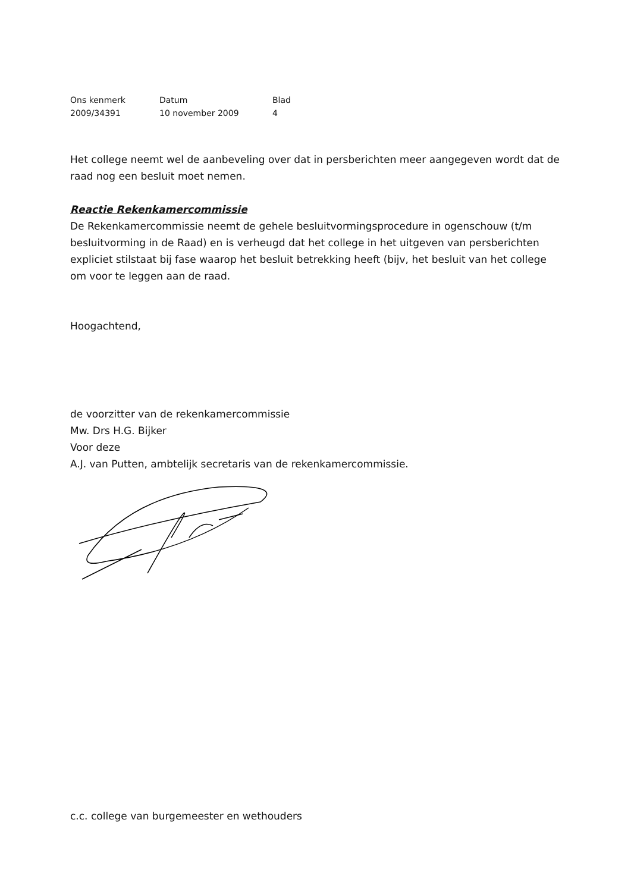| Ons kenmerk | Datum | Blad |
| --- | --- | --- |
| 2009/34391 | 10 november 2009 | 4 |
Het college neemt wel de aanbeveling over dat in persberichten meer aangegeven wordt dat de raad nog een besluit moet nemen.
Reactie Rekenkamercommissie
De Rekenkamercommissie neemt de gehele besluitvormingsprocedure in ogenschouw (t/m besluitvorming in de Raad) en is verheugd dat het college in het uitgeven van persberichten expliciet stilstaat bij fase waarop het besluit betrekking heeft (bijv, het besluit van het college om voor te leggen aan de raad.
Hoogachtend,
de voorzitter van de rekenkamercommissie
Mw. Drs H.G. Bijker
Voor deze
A.J. van Putten, ambtelijk secretaris van de rekenkamercommissie.
c.c. college van burgemeester en wethouders